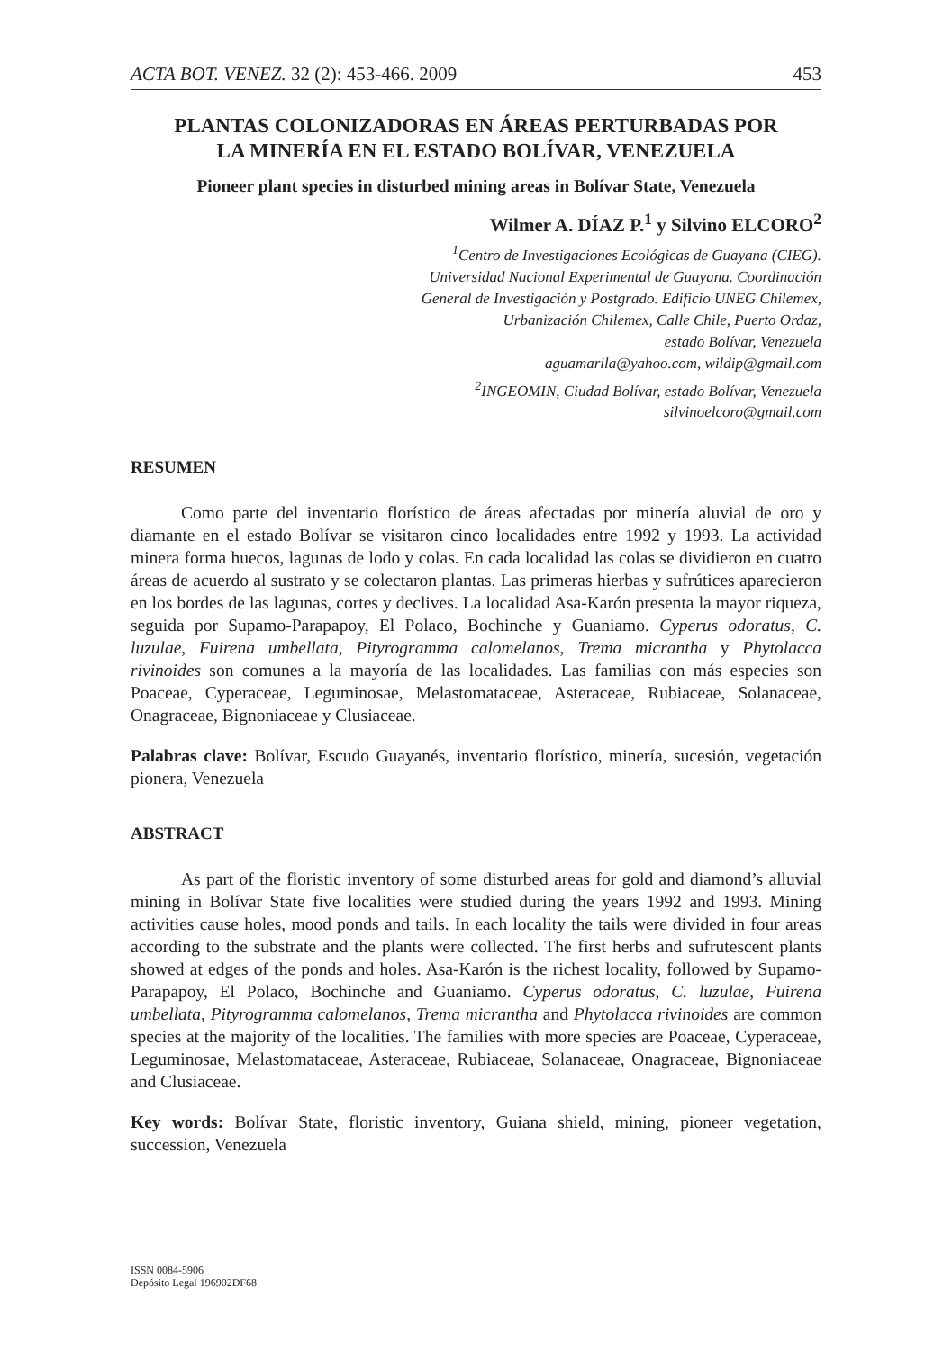ACTA BOT. VENEZ. 32 (2): 453-466. 2009 453
PLANTAS COLONIZADORAS EN ÁREAS PERTURBADAS POR
LA MINERÍA EN EL ESTADO BOLÍVAR, VENEZUELA
Pioneer plant species in disturbed mining areas in Bolívar State, Venezuela
Wilmer A. DÍAZ P.<sup>1</sup> y Silvino ELCORO<sup>2</sup>
<sup>1</sup> Centro de Investigaciones Ecológicas de Guayana (CIEG).
Universidad Nacional Experimental de Guayana. Coordinación
General de Investigación y Postgrado. Edificio UNEG Chilemex,
Urbanización Chilemex, Calle Chile, Puerto Ordaz,
estado Bolívar, Venezuela
aguamarila@yahoo.com, wildip@gmail.com
<sup>2</sup> INGEOMIN, Ciudad Bolívar, estado Bolívar, Venezuela
silvinoelcoro@gmail.com
RESUMEN
Como parte del inventario florístico de áreas afectadas por minería aluvial de oro y diamante en el estado Bolívar se visitaron cinco localidades entre 1992 y 1993. La actividad minera forma huecos, lagunas de lodo y colas. En cada localidad las colas se dividieron en cuatro áreas de acuerdo al sustrato y se colectaron plantas. Las primeras hierbas y sufrútices aparecieron en los bordes de las lagunas, cortes y declives. La localidad Asa-Karón presenta la mayor riqueza, seguida por Supamo-Parapapoy, El Polaco, Bochinche y Guaniamo. Cyperus odoratus, C. luzulae, Fuirena umbellata, Pityrogramma calomelanos, Trema micrantha y Phytolacca rivinoides son comunes a la mayoría de las localidades. Las familias con más especies son Poaceae, Cyperaceae, Leguminosae, Melastomataceae, Asteraceae, Rubiaceae, Solanaceae, Onagraceae, Bignoniaceae y Clusiaceae.
Palabras clave: Bolívar, Escudo Guayanés, inventario florístico, minería, sucesión, vegetación pionera, Venezuela
ABSTRACT
As part of the floristic inventory of some disturbed areas for gold and diamond’s alluvial mining in Bolívar State five localities were studied during the years 1992 and 1993. Mining activities cause holes, mood ponds and tails. In each locality the tails were divided in four areas according to the substrate and the plants were collected. The first herbs and sufrutescent plants showed at edges of the ponds and holes. Asa-Karón is the richest locality, followed by Supamo-Parapapoy, El Polaco, Bochinche and Guaniamo. Cyperus odoratus, C. luzulae, Fuirena umbellata, Pityrogramma calomelanos, Trema micrantha and Phytolacca rivinoides are common species at the majority of the localities. The families with more species are Poaceae, Cyperaceae, Leguminosae, Melastomataceae, Asteraceae, Rubiaceae, Solanaceae, Onagraceae, Bignoniaceae and Clusiaceae.
Key words: Bolívar State, floristic inventory, Guiana shield, mining, pioneer vegetation, succession, Venezuela
ISSN 0084-5906
Depósito Legal 196902DF68